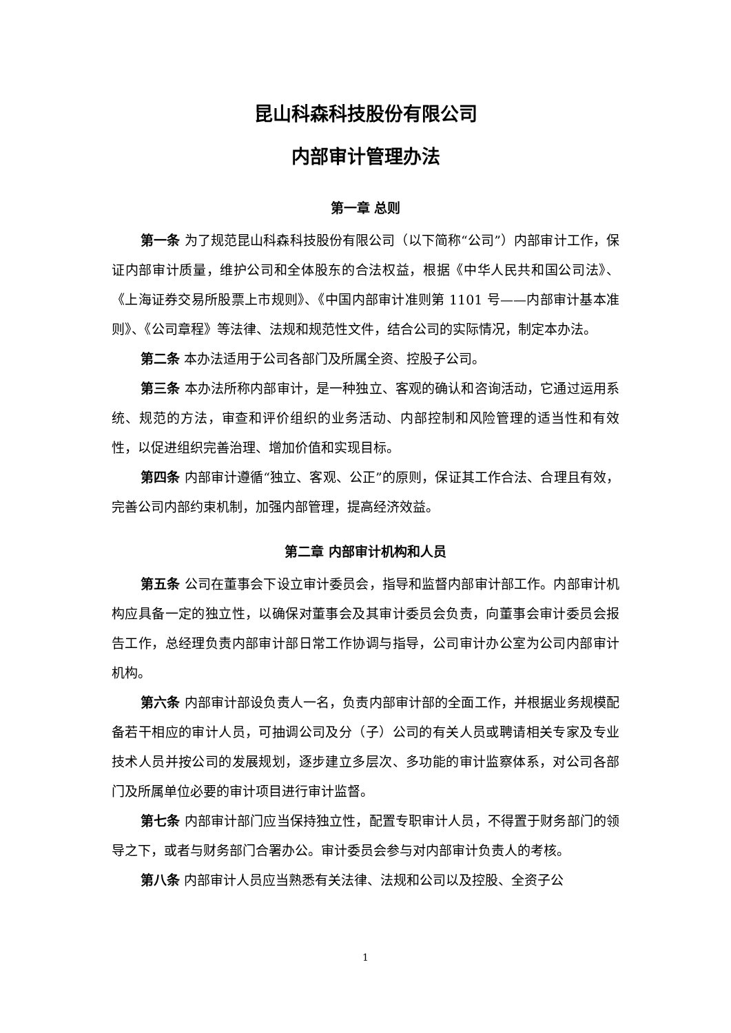昆山科森科技股份有限公司
内部审计管理办法
第一章 总则
第一条 为了规范昆山科森科技股份有限公司（以下简称“公司”）内部审计工作，保证内部审计质量，维护公司和全体股东的合法权益，根据《中华人民共和国公司法》、《上海证券交易所股票上市规则》、《中国内部审计准则第 1101 号——内部审计基本准则》、《公司章程》等法律、法规和规范性文件，结合公司的实际情况，制定本办法。
第二条 本办法适用于公司各部门及所属全资、控股子公司。
第三条 本办法所称内部审计，是一种独立、客观的确认和咨询活动，它通过运用系统、规范的方法，审查和评价组织的业务活动、内部控制和风险管理的适当性和有效性，以促进组织完善治理、增加价值和实现目标。
第四条 内部审计遵循“独立、客观、公正”的原则，保证其工作合法、合理且有效，完善公司内部约束机制，加强内部管理，提高经济效益。
第二章 内部审计机构和人员
第五条 公司在董事会下设立审计委员会，指导和监督内部审计部工作。内部审计机构应具备一定的独立性，以确保对董事会及其审计委员会负责，向董事会审计委员会报告工作，总经理负责内部审计部日常工作协调与指导，公司审计办公室为公司内部审计机构。
第六条 内部审计部设负责人一名，负责内部审计部的全面工作，并根据业务规模配备若干相应的审计人员，可抽调公司及分（子）公司的有关人员或聘请相关专家及专业技术人员并按公司的发展规划，逐步建立多层次、多功能的审计监察体系，对公司各部门及所属单位必要的审计项目进行审计监督。
第七条 内部审计部门应当保持独立性，配置专职审计人员，不得置于财务部门的领导之下，或者与财务部门合署办公。审计委员会参与对内部审计负责人的考核。
第八条 内部审计人员应当熟悉有关法律、法规和公司以及控股、全资子公
1